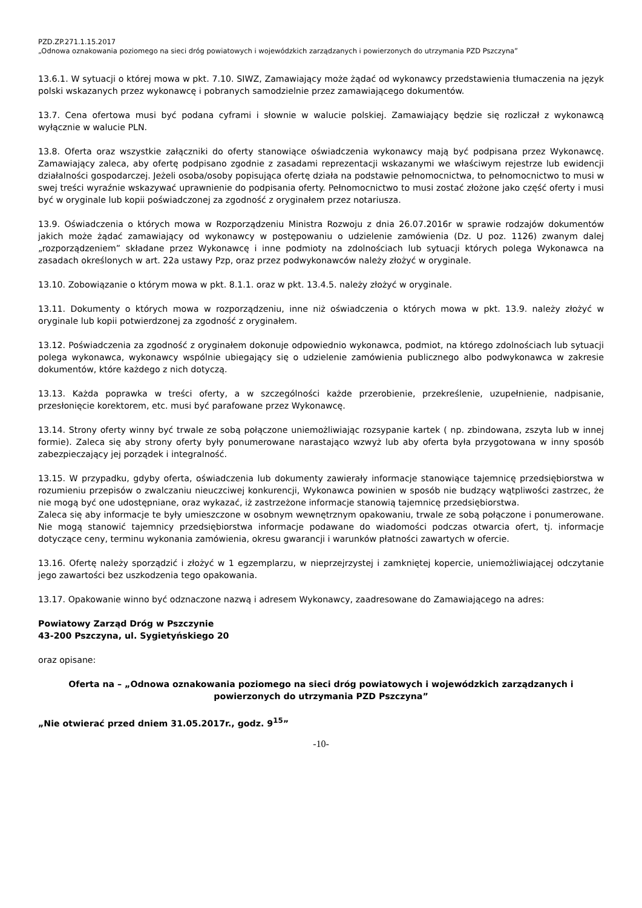PZD.ZP.271.1.15.2017
„Odnowa oznakowania poziomego na sieci dróg powiatowych i wojewódzkich zarządzanych i powierzonych do utrzymania PZD Pszczyna”
13.6.1. W sytuacji o której mowa w pkt. 7.10. SIWZ, Zamawiający może żądać od wykonawcy przedstawienia tłumaczenia na język polski wskazanych przez wykonawcę i pobranych samodzielnie przez zamawiającego dokumentów.
13.7. Cena ofertowa musi być podana cyframi i słownie w walucie polskiej. Zamawiający będzie się rozliczał z wykonawcą wyłącznie w walucie PLN.
13.8. Oferta oraz wszystkie załączniki do oferty stanowiące oświadczenia wykonawcy mają być podpisana przez Wykonawcę. Zamawiający zaleca, aby ofertę podpisano zgodnie z zasadami reprezentacji wskazanymi we właściwym rejestrze lub ewidencji działalności gospodarczej. Jeżeli osoba/osoby popisująca ofertę działa na podstawie pełnomocnictwa, to pełnomocnictwo to musi w swej treści wyraźnie wskazywać uprawnienie do podpisania oferty. Pełnomocnictwo to musi zostać złożone jako część oferty i musi być w oryginale lub kopii poświadczonej za zgodność z oryginałem przez notariusza.
13.9. Oświadczenia o których mowa w Rozporządzeniu Ministra Rozwoju z dnia 26.07.2016r w sprawie rodzajów dokumentów jakich może żądać zamawiający od wykonawcy w postępowaniu o udzielenie zamówienia (Dz. U poz. 1126) zwanym dalej „rozporządzeniem” składane przez Wykonawcę i inne podmioty na zdolnościach lub sytuacji których polega Wykonawca na zasadach określonych w art. 22a ustawy Pzp, oraz przez podwykonawców należy złożyć w oryginale.
13.10. Zobowiązanie o którym mowa w pkt. 8.1.1. oraz w pkt. 13.4.5. należy złożyć w oryginale.
13.11. Dokumenty o których mowa w rozporządzeniu, inne niż oświadczenia o których mowa w pkt. 13.9. należy złożyć w oryginale lub kopii potwierdzonej za zgodność z oryginałem.
13.12. Poświadczenia za zgodność z oryginałem dokonuje odpowiednio wykonawca, podmiot, na którego zdolnościach lub sytuacji polega wykonawca, wykonawcy wspólnie ubiegający się o udzielenie zamówienia publicznego albo podwykonawca w zakresie dokumentów, które każdego z nich dotyczą.
13.13. Każda poprawka w treści oferty, a w szczególności każde przerobienie, przekreślenie, uzupełnienie, nadpisanie, przesłonięcie korektorem, etc. musi być parafowane przez Wykonawcę.
13.14. Strony oferty winny być trwale ze sobą połączone uniemożliwiając rozsypanie kartek ( np. zbindowana, zszyta lub w innej formie). Zaleca się aby strony oferty były ponumerowane narastająco wzwyż lub aby oferta była przygotowana w inny sposób zabezpieczający jej porządek i integralność.
13.15. W przypadku, gdyby oferta, oświadczenia lub dokumenty zawierały informacje stanowiące tajemnicę przedsiębiorstwa w rozumieniu przepisów o zwalczaniu nieuczciwej konkurencji, Wykonawca powinien w sposób nie budzący wątpliwości zastrzec, że nie mogą być one udostępniane, oraz wykazać, iż zastrzeżone informacje stanowią tajemnicę przedsiębiorstwa.
Zaleca się aby informacje te były umieszczone w osobnym wewnętrznym opakowaniu, trwale ze sobą połączone i ponumerowane. Nie mogą stanowić tajemnicy przedsiębiorstwa informacje podawane do wiadomości podczas otwarcia ofert, tj. informacje dotyczące ceny, terminu wykonania zamówienia, okresu gwarancji i warunków płatności zawartych w ofercie.
13.16. Ofertę należy sporządzić i złożyć w 1 egzemplarzu, w nieprzejrzystej i zamkniętej kopercie, uniemożliwiającej odczytanie jego zawartości bez uszkodzenia tego opakowania.
13.17. Opakowanie winno być odznaczone nazwą i adresem Wykonawcy, zaadresowane do Zamawiającego na adres:
Powiatowy Zarząd Dróg w Pszczynie
43-200 Pszczyna, ul. Sygietyńskiego 20
oraz opisane:
Oferta na – „Odnowa oznakowania poziomego na sieci dróg powiatowych i wojewódzkich zarządzanych i powierzonych do utrzymania PZD Pszczyna”
„Nie otwierać przed dniem 31.05.2017r., godz. 9<sup>15</sup>”
-10-